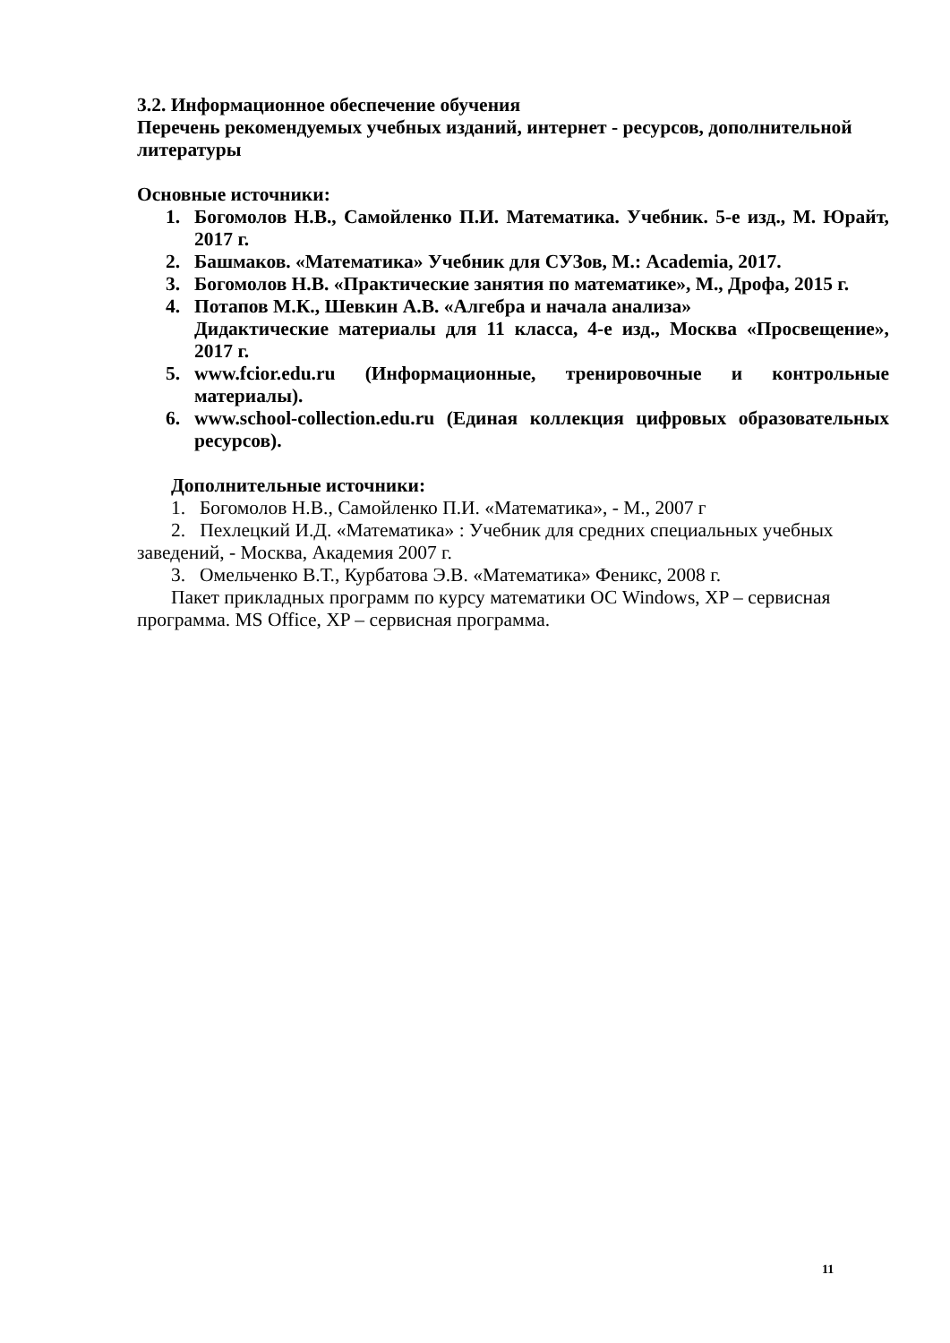3.2. Информационное обеспечение обучения
Перечень рекомендуемых учебных изданий, интернет - ресурсов, дополнительной литературы
Основные источники:
1. Богомолов Н.В., Самойленко П.И. Математика. Учебник. 5-е изд., М. Юрайт, 2017 г.
2. Башмаков. «Математика» Учебник для СУЗов, М.: Academia, 2017.
3. Богомолов Н.В. «Практические занятия по математике», М., Дрофа, 2015 г.
4. Потапов М.К., Шевкин А.В. «Алгебра и начала анализа»
Дидактические материалы для 11 класса, 4-е изд., Москва «Просвещение», 2017 г.
5. www.fcior.edu.ru (Информационные, тренировочные и контрольные материалы).
6. www.school-collection.edu.ru (Единая коллекция цифровых образовательных ресурсов).
Дополнительные источники:
1. Богомолов Н.В., Самойленко П.И. «Математика», - М., 2007 г
2. Пехлецкий И.Д. «Математика» : Учебник для средних специальных учебных заведений, - Москва, Академия 2007 г.
3. Омельченко В.Т., Курбатова Э.В. «Математика» Феникс, 2008 г.
Пакет прикладных программ по курсу математики ОС Windows, XP – сервисная программа. MS Office, XP – сервисная программа.
11